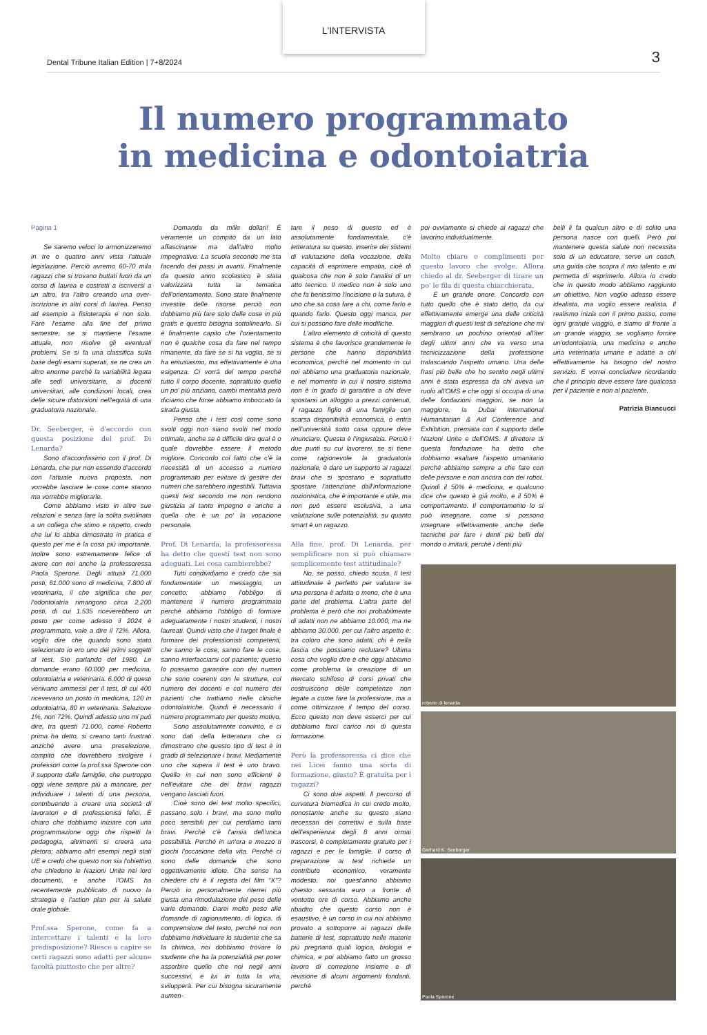L'INTERVISTA
Dental Tribune Italian Edition | 7+8/2024 3
Il numero programmato
in medicina e odontoiatria
Pagina 1
Se saremo veloci lo armonizzeremo in tre o quattro anni vista l'attuale legislazione. Perciò avremo 60-70 mila ragazzi che si trovano buttati fuori da un corso di laurea e costretti a iscriversi a un altro, tra l'altro creando una over-iscrizione in altri corsi di laurea. Penso ad esempio a fisioterapia e non solo. Fare l'esame alla fine del primo semestre, se si mantiene l'esame attuale, non risolve gli eventuali problemi. Se si fa una classifica sulla base degli esami superati, se ne crea un altro enorme perché la variabilità legata alle sedi universitarie, ai docenti universitari, alle condizioni locali, crea delle sicure distorsioni nell'equità di una graduatoria nazionale.
Dr. Seeberger, è d'accordo con questa posizione del prof. Di Lenarda?
Sono d'accordissimo con il prof. Di Lenarda, che pur non essendo d'accordo con l'attuale nuova proposta, non vorrebbe lasciare le cose come stanno ma vorrebbe migliorarle.
Come abbiamo visto in altre sue relazioni e senza fare la solita sviolinata a un collega che stimo e rispetto, credo che lui lo abbia dimostrato in pratica e questo per me è la cosa più importante. Inoltre sono estremamente felice di avere con noi anche la professoressa Paola Sperone. Degli attuali 71.000 posti, 61.000 sono di medicina, 7.800 di veterinaria, il che significa che per l'odontoiatria rimangono circa 2.200 posti, di cui 1.535 riceverebbero un posto per come adesso il 2024 è programmato, vale a dire il 72%. Allora, voglio dire che quando sono stato selezionato io ero uno dei primi soggetti al test. Sto parlando del 1980. Le domande erano 60.000 per medicina, odontoiatria e veterinaria. 6.000 di questi venivano ammessi per il test, di cui 400 ricevevano un posto in medicina, 120 in odontoiatria, 80 in veterinaria. Selezione 1%, non 72%. Quindi adesso uno mi può dire, tra questi 71.000, come Roberto prima ha detto, si creano tanti frustrati anziché avere una preselezione, compito che dovrebbero svolgere i professori come la prof.ssa Sperone con il supporto dalle famiglie, che purtroppo oggi viene sempre più a mancare, per individuare i talenti di una persona, contribuendo a creare una società di lavoratori e di professionisti felici. È chiaro che dobbiamo iniziare con una programmazione oggi che rispetti la pedagogia, altrimenti si creerà una pletora; abbiamo altri esempi negli stati UE e credo che questo non sia l'obiettivo che chiedono le Nazioni Unite nei loro documenti, e anche l'OMS ha recentemente pubblicato di nuovo la strategia e l'action plan per la salute orale globale.
Prof.ssa Sperone, come fa a intercettare i talenti e la loro predisposizione? Riesce a capire se certi ragazzi sono adatti per alcune facoltà piuttosto che per altre?
Domanda da mille dollari! È veramente un compito da un lato affascinante ma dall'altro molto impegnativo. La scuola secondo me sta facendo dei passi in avanti. Finalmente da questo anno scolastico è stata valorizzata tutta la tematica dell'orientamento. Sono state finalmente investite delle risorse perciò non dobbiamo più fare solo delle cose in più gratis e questo bisogna sottolinearlo. Si è finalmente capito che l'orientamento non è qualche cosa da fare nel tempo rimanente, da fare se si ha voglia, se si ha entusiasmo, ma effettivamente è una esigenza. Ci vorrà del tempo perché tutto il corpo docente, soprattutto quello un po' più anziano, cambi mentalità però diciamo che forse abbiamo imboccato la strada giusta.
Penso che i test così come sono svolti oggi non siano svolti nel modo ottimale, anche se è difficile dire qual è o quale dovrebbe essere il metodo migliore. Concordo col fatto che c'è la necessità di un accesso a numero programmato per evitare di gestire dei numeri che sarebbero ingestibili. Tuttavia questi test secondo me non rendono giustizia al tanto impegno e anche a quella che è un po' la vocazione personale.
Prof. Di Lenarda, la professoressa ha detto che questi test non sono adeguati. Lei cosa cambierebbe?
Tutti condividiamo e credo che sia fondamentale un messaggio, un concetto: abbiamo l'obbligo di mantenere il numero programmato perché abbiamo l'obbligo di formare adeguatamente i nostri studenti, i nostri laureati. Quindi visto che il target finale è formare dei professionisti competenti, che sanno le cose, sanno fare le cose, sanno interfacciarsi col paziente; questo lo possiamo garantire con dei numeri che sono coerenti con le strutture, col numero dei docenti e col numero dei pazienti che trattiamo nelle cliniche odontoiatriche. Quindi è necessario il numero programmato per questo motivo.
Sono assolutamente convinto, e ci sono dati della letteratura che ci dimostrano che questo tipo di test è in grado di selezionare i bravi. Mediamente uno che supera il test è uno bravo. Quello in cui non sono efficienti è nell'evitare che dei bravi ragazzi vengano lasciati fuori.
Cioè sono dei test molto specifici, passano solo i bravi, ma sono molto poco sensibili per cui perdiamo tanti bravi. Perché c'è l'ansia dell'unica possibilità. Perché in un'ora e mezzo ti giochi l'occasione della vita. Perché ci sono delle domande che sono oggettivamente idiote. Che senso ha chiedere chi è il regista del film "X"? Perciò io personalmente riterrei più giusta una rimodulazione del peso delle varie domande. Darei molto peso alle domande di ragionamento, di logica, di comprensione del testo, perché noi non dobbiamo individuare lo studente che sa la chimica, noi dobbiamo trovare lo studente che ha la potenzialità per poter assorbire quello che noi negli anni successivi, e lui in tutta la vita, svilupperà. Per cui bisogna sicuramente aumen-
tare il peso di questo ed è assolutamente fondamentale, c'è letteratura su questo, inserire dei sistemi di valutazione della vocazione, della capacità di esprimere empatia, cioè di qualcosa che non è solo l'analisi di un atto tecnico. Il medico non è solo uno che fa benissimo l'incisione o la sutura, è uno che sa cosa fare a chi, come farlo e quando farlo. Questo oggi manca, per cui si possono fare delle modifiche.
L'altro elemento di criticità di questo sistema è che favorisce grandemente le persone che hanno disponibilità economica, perché nel momento in cui noi abbiamo una graduatoria nazionale, e nel momento in cui il nostro sistema non è in grado di garantire a chi deve spostarsi un alloggio a prezzi contenuti, il ragazzo figlio di una famiglia con scarsa disponibilità economica, o entra nell'università sotto casa oppure deve rinunciare. Questa è l'ingiustizia. Perciò i due punti su cui lavorerei, se si tiene come ragionevole la graduatoria nazionale, è dare un supporto ai ragazzi bravi che si spostano e soprattutto spostare l'attenzione dall'informazione nozionistica, che è importante e utile, ma non può essere esclusiva, a una valutazione sulle potenzialità, su quanto smart è un ragazzo.
Alla fine, prof. Di Lenarda, per semplificare non si può chiamare semplicemente test attitudinale?
No, se posso, chiedo scusa. Il test attitudinale è perfetto per valutare se una persona è adatta o meno, che è una parte del problema. L'altra parte del problema è però che noi probabilmente di adatti non ne abbiamo 10.000, ma ne abbiamo 30.000, per cui l'altro aspetto è: tra coloro che sono adatti, chi è nella fascia che possiamo reclutare? Ultima cosa che voglio dire è che oggi abbiamo come problema la creazione di un mercato schifoso di corsi privati che costruiscono delle competenze non legate a come fare la professione, ma a come ottimizzare il tempo del corso. Ecco questo non deve esserci per cui dobbiamo farci carico noi di questa formazione.
Però la professoressa ci dice che nei Licei fanno una sorta di formazione, giusto? È gratuita per i ragazzi?
Ci sono due aspetti. Il percorso di curvatura biomedica in cui credo molto, nonostante anche su questo siano necessari dei correttivi e sulla base dell'esperienza degli 8 anni ormai trascorsi, è completamente gratuito per i ragazzi e per le famiglie. Il corso di preparazione ai test richiede un contributo economico, veramente modesto, noi quest'anno abbiamo chiesto sessanta euro a fronte di ventotto ore di corso. Abbiamo anche ribadito che questo corso non è esaustivo, è un corso in cui noi abbiamo provato a sottoporre ai ragazzi delle batterie di test, soprattutto nelle materie più pregnanti quali logica, biologia e chimica, e poi abbiamo fatto un grosso lavoro di correzione insieme e di revisione di alcuni argomenti fondanti, perché
poi ovviamente si chiede ai ragazzi che lavorino individualmente.
Molto chiaro e complimenti per questo lavoro che svolge. Allora chiedo al dr. Seeberger di tirare un po' le fila di questa chiacchierata.
È un grande onore. Concordo con tutto quello che è stato detto, da cui effettivamente emerge una delle criticità maggiori di questi test di selezione che mi sembrano un pochino orientati all'iter degli ultimi anni che va verso una tecnicizzazione della professione tralasciando l'aspetto umano. Una delle frasi più belle che ho sentito negli ultimi anni è stata espressa da chi aveva un ruolo all'OMS e che oggi si occupa di una delle fondazioni maggiori, se non la maggiore, la Dubai International Humanitarian & Aid Conference and Exhibition, premiata con il supporto delle Nazioni Unite e dell'OMS. Il direttore di questa fondazione ha detto che dobbiamo esaltare l'aspetto umanitario perché abbiamo sempre a che fare con delle persone e non ancora con dei robot. Quindi il 50% è medicina, e qualcuno dice che questo è già molto, e il 50% è comportamento. Il comportamento lo si può insegnare, come si possono insegnare effettivamente anche delle tecniche per fare i denti più belli del mondo o imitarli, perché i denti più
belli li fa qualcun altro e di solito una persona nasce con quelli. Però poi mantenere questa salute non necessita solo di un educatore, serve un coach, una guida che scopra il mio talento e mi permetta di esprimerlo. Allora io credo che in questo modo abbiamo raggiunto un obiettivo. Non voglio adesso essere idealista, ma voglio essere realista. Il realismo inizia con il primo passo, come ogni grande viaggio, e siamo di fronte a un grande viaggio, se vogliamo fornire un'odontoiatria, una medicina e anche una veterinaria umane e adatte a chi effettivamente ha bisogno del nostro servizio. E vorrei concludere ricordando che il principio deve essere fare qualcosa per il paziente e non al paziente.
Patrizia Biancucci
roberto di lenarda
Gerhard K. Seeberger
Paola Sperone